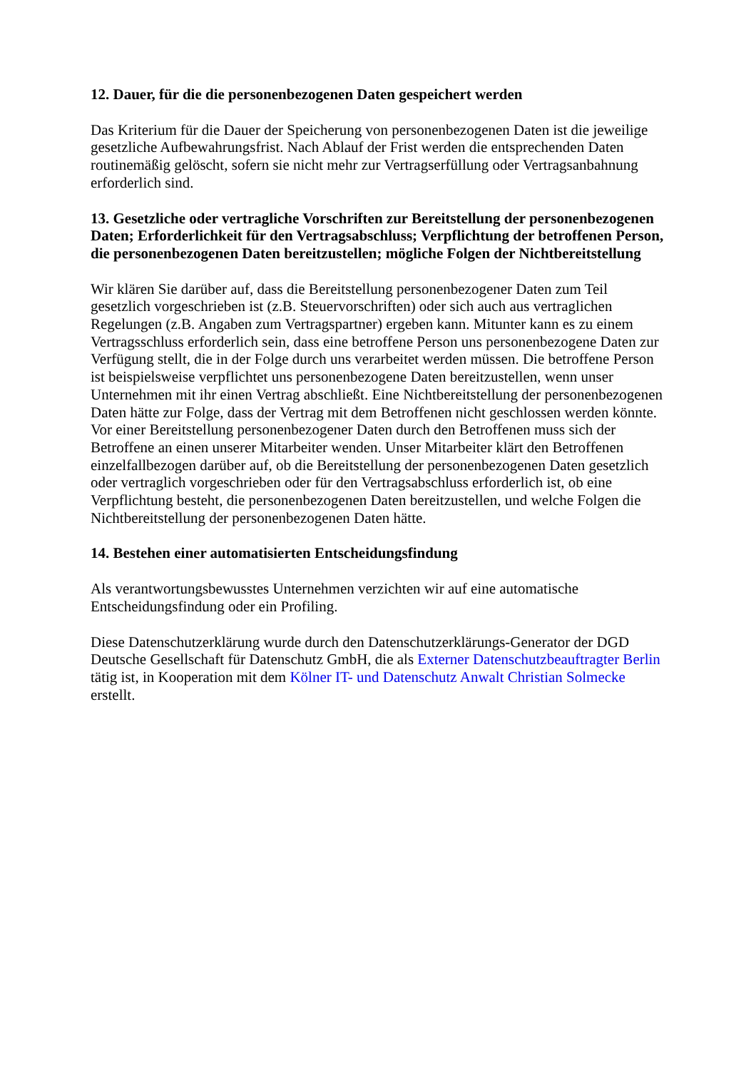12. Dauer, für die die personenbezogenen Daten gespeichert werden
Das Kriterium für die Dauer der Speicherung von personenbezogenen Daten ist die jeweilige gesetzliche Aufbewahrungsfrist. Nach Ablauf der Frist werden die entsprechenden Daten routinemäßig gelöscht, sofern sie nicht mehr zur Vertragserfüllung oder Vertragsanbahnung erforderlich sind.
13. Gesetzliche oder vertragliche Vorschriften zur Bereitstellung der personenbezogenen Daten; Erforderlichkeit für den Vertragsabschluss; Verpflichtung der betroffenen Person, die personenbezogenen Daten bereitzustellen; mögliche Folgen der Nichtbereitstellung
Wir klären Sie darüber auf, dass die Bereitstellung personenbezogener Daten zum Teil gesetzlich vorgeschrieben ist (z.B. Steuervorschriften) oder sich auch aus vertraglichen Regelungen (z.B. Angaben zum Vertragspartner) ergeben kann. Mitunter kann es zu einem Vertragsschluss erforderlich sein, dass eine betroffene Person uns personenbezogene Daten zur Verfügung stellt, die in der Folge durch uns verarbeitet werden müssen. Die betroffene Person ist beispielsweise verpflichtet uns personenbezogene Daten bereitzustellen, wenn unser Unternehmen mit ihr einen Vertrag abschließt. Eine Nichtbereitstellung der personenbezogenen Daten hätte zur Folge, dass der Vertrag mit dem Betroffenen nicht geschlossen werden könnte. Vor einer Bereitstellung personenbezogener Daten durch den Betroffenen muss sich der Betroffene an einen unserer Mitarbeiter wenden. Unser Mitarbeiter klärt den Betroffenen einzelfallbezogen darüber auf, ob die Bereitstellung der personenbezogenen Daten gesetzlich oder vertraglich vorgeschrieben oder für den Vertragsabschluss erforderlich ist, ob eine Verpflichtung besteht, die personenbezogenen Daten bereitzustellen, und welche Folgen die Nichtbereitstellung der personenbezogenen Daten hätte.
14. Bestehen einer automatisierten Entscheidungsfindung
Als verantwortungsbewusstes Unternehmen verzichten wir auf eine automatische Entscheidungsfindung oder ein Profiling.
Diese Datenschutzerklärung wurde durch den Datenschutzerklärungs-Generator der DGD Deutsche Gesellschaft für Datenschutz GmbH, die als Externer Datenschutzbeauftragter Berlin tätig ist, in Kooperation mit dem Kölner IT- und Datenschutz Anwalt Christian Solmecke erstellt.